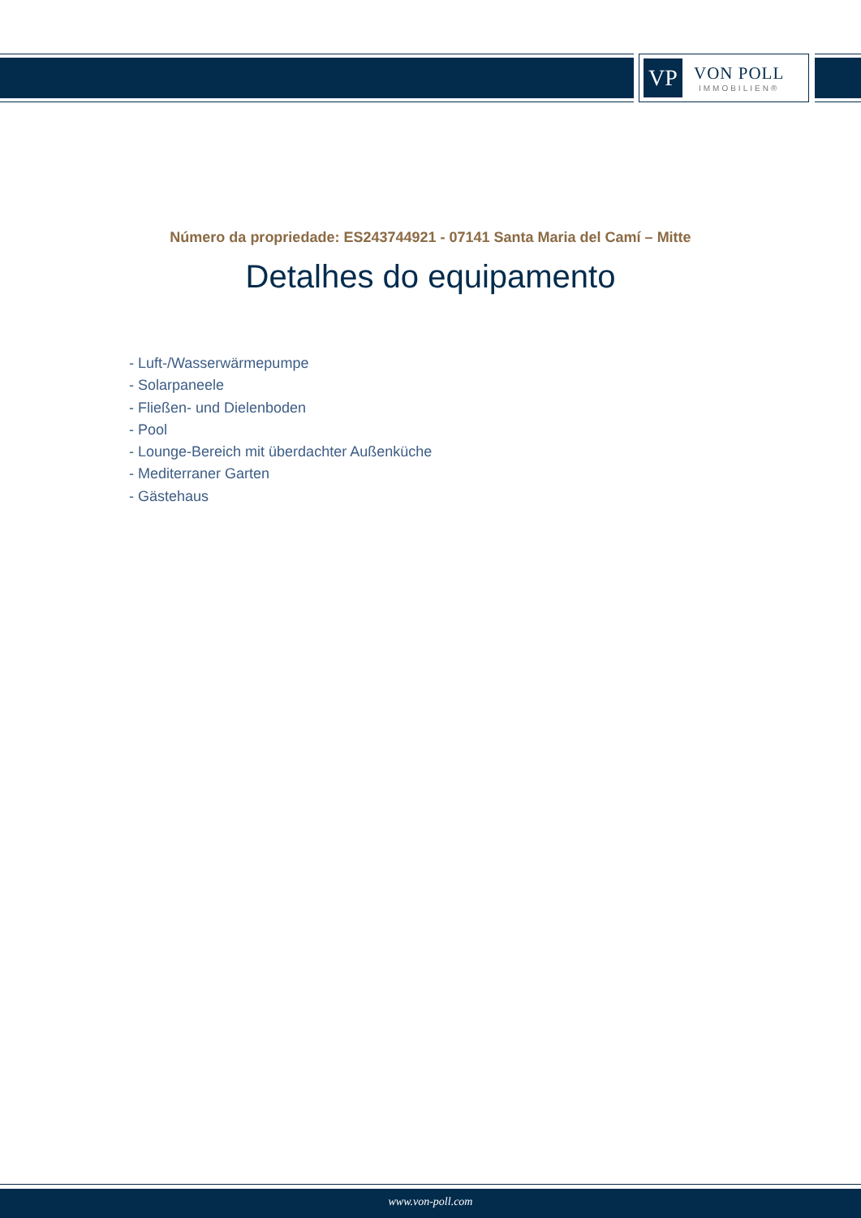VP
VON POLL
IMMOBILIEN®
Número da propriedade: ES243744921 - 07141 Santa Maria del Camí – Mitte
Detalhes do equipamento
- Luft-/Wasserwärmepumpe
- Solarpaneele
- Fließen- und Dielenboden
- Pool
- Lounge-Bereich mit überdachter Außenküche
- Mediterraner Garten
- Gästehaus
www.von-poll.com